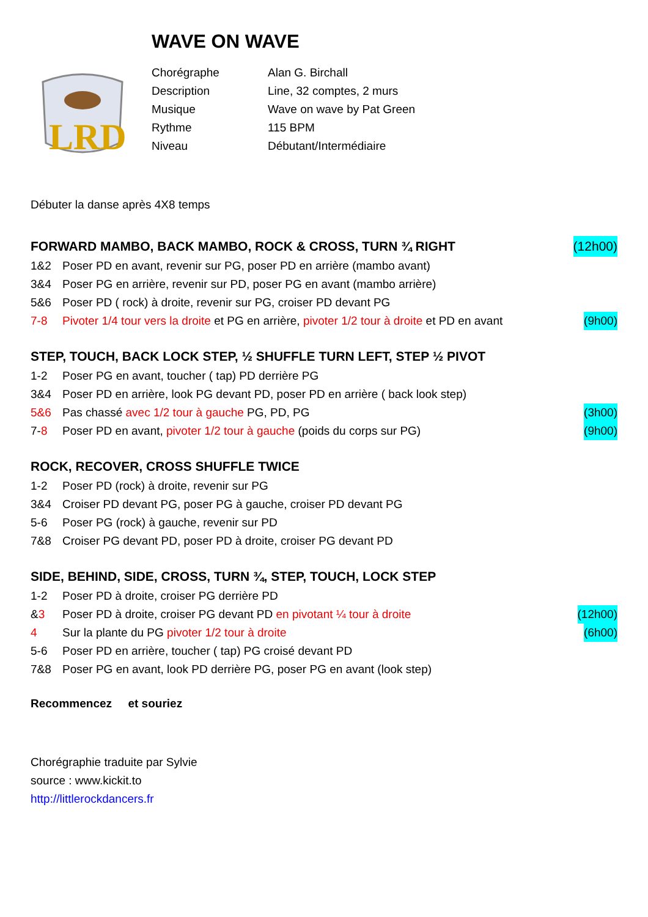WAVE ON WAVE
LRD
Chorégraphe Alan G. Birchall
Description Line, 32 comptes, 2 murs
Musique Wave on wave by Pat Green
Rythme 115 BPM
Niveau Débutant/Intermédiaire
Débuter la danse après 4X8 temps
FORWARD MAMBO, BACK MAMBO, ROCK & CROSS, TURN ¾ RIGHT (12h00)
1&2 Poser PD en avant, revenir sur PG, poser PD en arrière (mambo avant)
3&4 Poser PG en arrière, revenir sur PD, poser PG en avant (mambo arrière)
5&6 Poser PD ( rock) à droite, revenir sur PG, croiser PD devant PG
7-8 Pivoter 1/4 tour vers la droite et PG en arrière, pivoter 1/2 tour à droite et PD en avant (9h00)
STEP, TOUCH, BACK LOCK STEP, ½ SHUFFLE TURN LEFT, STEP ½ PIVOT
1-2 Poser PG en avant, toucher ( tap) PD derrière PG
3&4 Poser PD en arrière, look PG devant PD, poser PD en arrière ( back look step)
5&6 Pas chassé avec 1/2 tour à gauche PG, PD, PG (3h00)
7-8 Poser PD en avant, pivoter 1/2 tour à gauche (poids du corps sur PG) (9h00)
ROCK, RECOVER, CROSS SHUFFLE TWICE
1-2 Poser PD (rock) à droite, revenir sur PG
3&4 Croiser PD devant PG, poser PG à gauche, croiser PD devant PG
5-6 Poser PG (rock) à gauche, revenir sur PD
7&8 Croiser PG devant PD, poser PD à droite, croiser PG devant PD
SIDE, BEHIND, SIDE, CROSS, TURN ¾, STEP, TOUCH, LOCK STEP
1-2 Poser PD à droite, croiser PG derrière PD
&3 Poser PD à droite, croiser PG devant PD en pivotant ¼ tour à droite (12h00)
4 Sur la plante du PG pivoter 1/2 tour à droite (6h00)
5-6 Poser PD en arrière, toucher ( tap) PG croisé devant PD
7&8 Poser PG en avant, look PD derrière PG, poser PG en avant (look step)
Recommencez et souriez
Chorégraphie traduite par Sylvie
source : www.kickit.to
http://littlerockdancers.fr